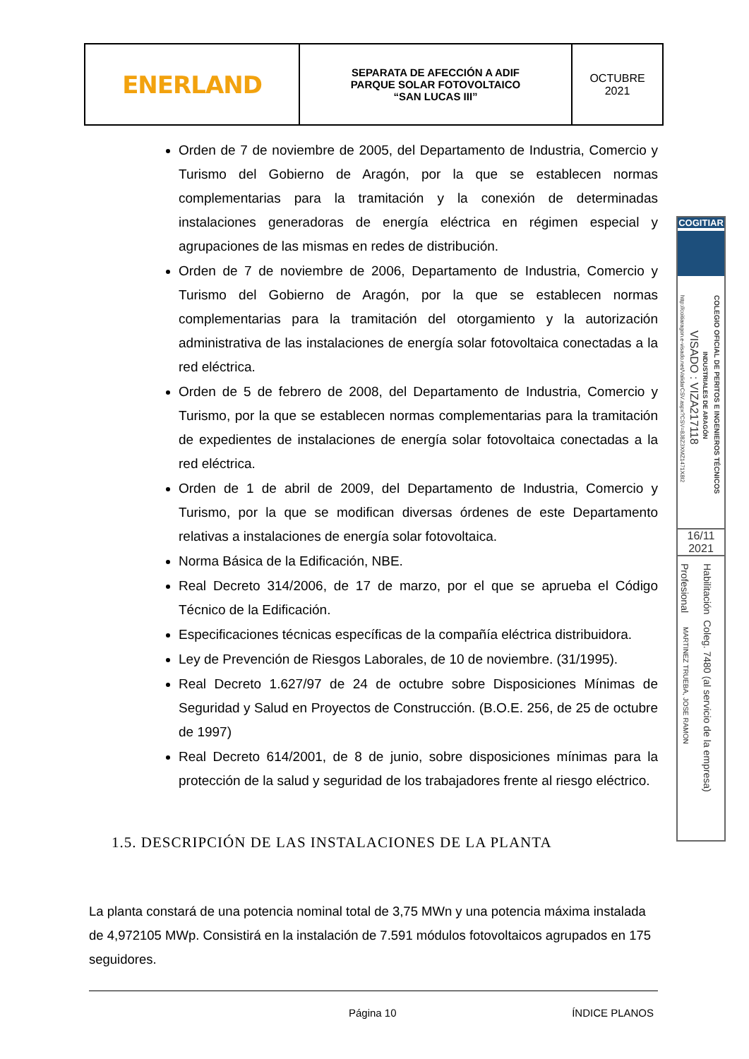| ENERLAND | SEPARATA DE AFECCIÓN A ADIF PARQUE SOLAR FOTOVOLTAICO “SAN LUCAS III” | OCTUBRE 2021 |
Orden de 7 de noviembre de 2005, del Departamento de Industria, Comercio y Turismo del Gobierno de Aragón, por la que se establecen normas complementarias para la tramitación y la conexión de determinadas instalaciones generadoras de energía eléctrica en régimen especial y agrupaciones de las mismas en redes de distribución.
Orden de 7 de noviembre de 2006, Departamento de Industria, Comercio y Turismo del Gobierno de Aragón, por la que se establecen normas complementarias para la tramitación del otorgamiento y la autorización administrativa de las instalaciones de energía solar fotovoltaica conectadas a la red eléctrica.
Orden de 5 de febrero de 2008, del Departamento de Industria, Comercio y Turismo, por la que se establecen normas complementarias para la tramitación de expedientes de instalaciones de energía solar fotovoltaica conectadas a la red eléctrica.
Orden de 1 de abril de 2009, del Departamento de Industria, Comercio y Turismo, por la que se modifican diversas órdenes de este Departamento relativas a instalaciones de energía solar fotovoltaica.
Norma Básica de la Edificación, NBE.
Real Decreto 314/2006, de 17 de marzo, por el que se aprueba el Código Técnico de la Edificación.
Especificaciones técnicas específicas de la compañía eléctrica distribuidora.
Ley de Prevención de Riesgos Laborales, de 10 de noviembre. (31/1995).
Real Decreto 1.627/97 de 24 de octubre sobre Disposiciones Mínimas de Seguridad y Salud en Proyectos de Construcción. (B.O.E. 256, de 25 de octubre de 1997)
Real Decreto 614/2001, de 8 de junio, sobre disposiciones mínimas para la protección de la salud y seguridad de los trabajadores frente al riesgo eléctrico.
1.5. DESCRIPCIÓN DE LAS INSTALACIONES DE LA PLANTA
La planta constará de una potencia nominal total de 3,75 MWn y una potencia máxima instalada de 4,972105 MWp. Consistirá en la instalación de 7.591 módulos fotovoltaicos agrupados en 175 seguidores.
Página 10 ÍNDICE PLANOS
COGITIAR
http://coitiaragon.e-visado.net/ValidarCSV.aspx?CSV=8J8Z3XMZ1471X8I2
VISADO : VIZA217118
INDUSTRIALES DE ARAGÓN
COLEGIO OFICIAL DE PERITOS E INGENIEROS TÉCNICOS
16/11
2021
Profesional
MARTINEZ TRUEBA, JOSE RAMON
Habilitación Coleg. 7480 (al servicio de la empresa)